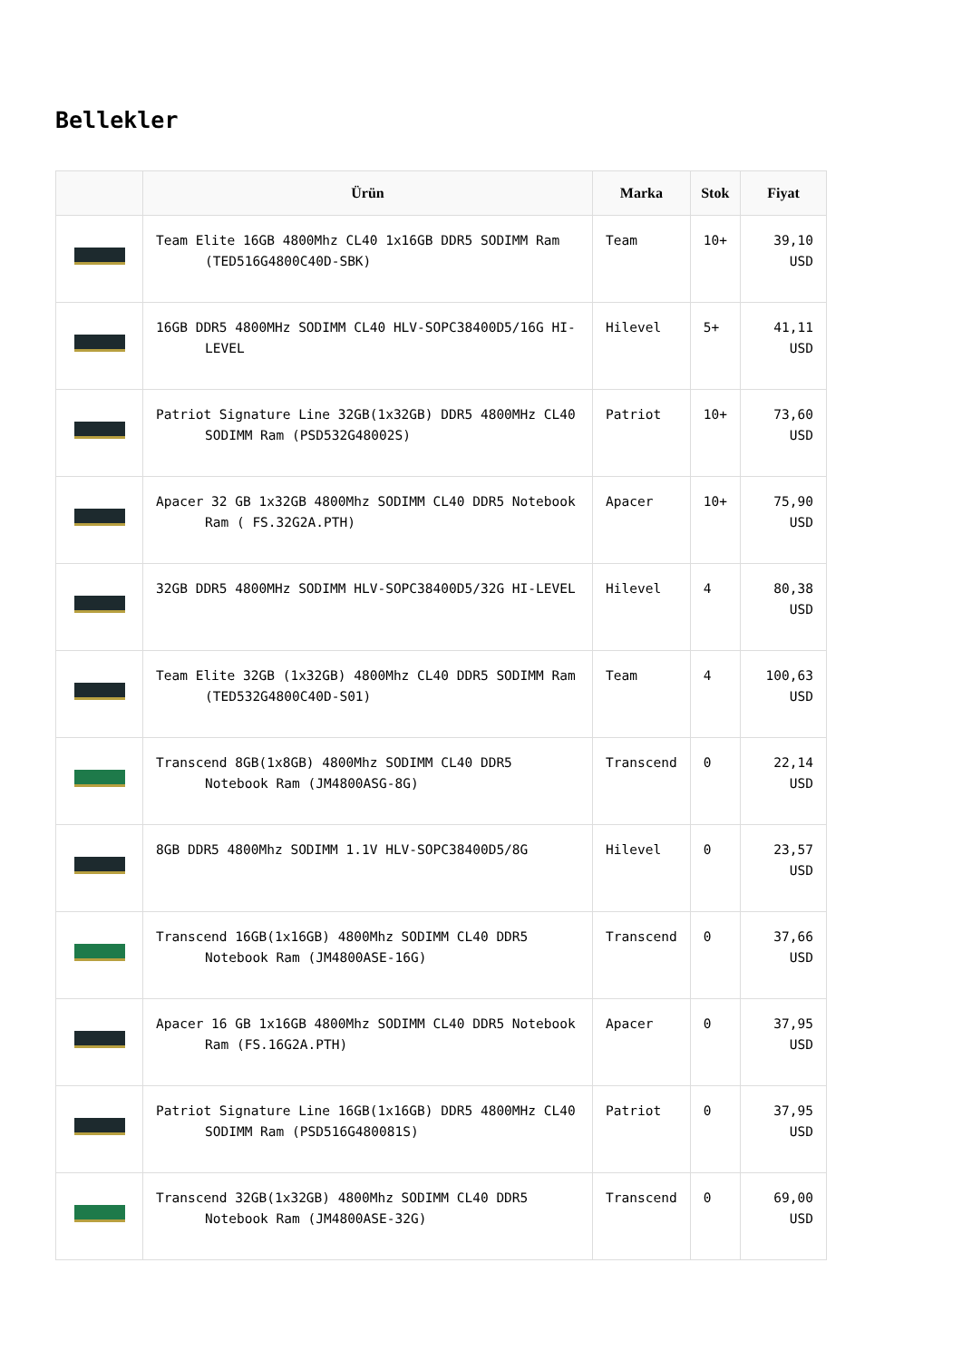Bellekler
| | Ürün | Marka | Stok | Fiyat |
| --- | --- | --- | --- | --- |
| | Team Elite 16GB 4800Mhz CL40 1x16GB DDR5 SODIMM Ram (TED516G4800C40D-SBK) | Team | 10+ | 39,10 USD |
| | 16GB DDR5 4800MHz SODIMM CL40 HLV-SOPC38400D5/16G HI-LEVEL | Hilevel | 5+ | 41,11 USD |
| | Patriot Signature Line 32GB(1x32GB) DDR5 4800MHz CL40 SODIMM Ram (PSD532G48002S) | Patriot | 10+ | 73,60 USD |
| | Apacer 32 GB 1x32GB 4800Mhz SODIMM CL40 DDR5 Notebook Ram ( FS.32G2A.PTH) | Apacer | 10+ | 75,90 USD |
| | 32GB DDR5 4800MHz SODIMM HLV-SOPC38400D5/32G HI-LEVEL | Hilevel | 4 | 80,38 USD |
| | Team Elite 32GB (1x32GB) 4800Mhz CL40 DDR5 SODIMM Ram (TED532G4800C40D-S01) | Team | 4 | 100,63 USD |
| | Transcend 8GB(1x8GB) 4800Mhz SODIMM CL40 DDR5 Notebook Ram (JM4800ASG-8G) | Transcend | 0 | 22,14 USD |
| | 8GB DDR5 4800Mhz SODIMM 1.1V HLV-SOPC38400D5/8G | Hilevel | 0 | 23,57 USD |
| | Transcend 16GB(1x16GB) 4800Mhz SODIMM CL40 DDR5 Notebook Ram (JM4800ASE-16G) | Transcend | 0 | 37,66 USD |
| | Apacer 16 GB 1x16GB 4800Mhz SODIMM CL40 DDR5 Notebook Ram (FS.16G2A.PTH) | Apacer | 0 | 37,95 USD |
| | Patriot Signature Line 16GB(1x16GB) DDR5 4800MHz CL40 SODIMM Ram (PSD516G480081S) | Patriot | 0 | 37,95 USD |
| | Transcend 32GB(1x32GB) 4800Mhz SODIMM CL40 DDR5 Notebook Ram (JM4800ASE-32G) | Transcend | 0 | 69,00 USD |